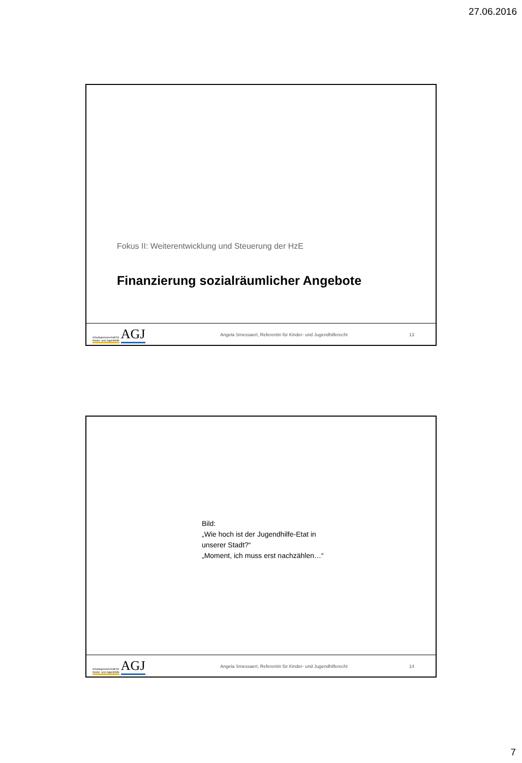27.06.2016
Fokus II: Weiterentwicklung und Steuerung der HzE
Finanzierung sozialräumlicher Angebote
Arbeitsgemeinschaft für
Kinder- und Jugendhilfe AGJ
Angela Smessaert, Referentin für Kinder- und Jugendhilferecht
13
Bild:
„Wie hoch ist der Jugendhilfe-Etat in
unserer Stadt?“
„Moment, ich muss erst nachzählen…“
Arbeitsgemeinschaft für
Kinder- und Jugendhilfe AGJ
Angela Smessaert, Referentin für Kinder- und Jugendhilferecht
14
7